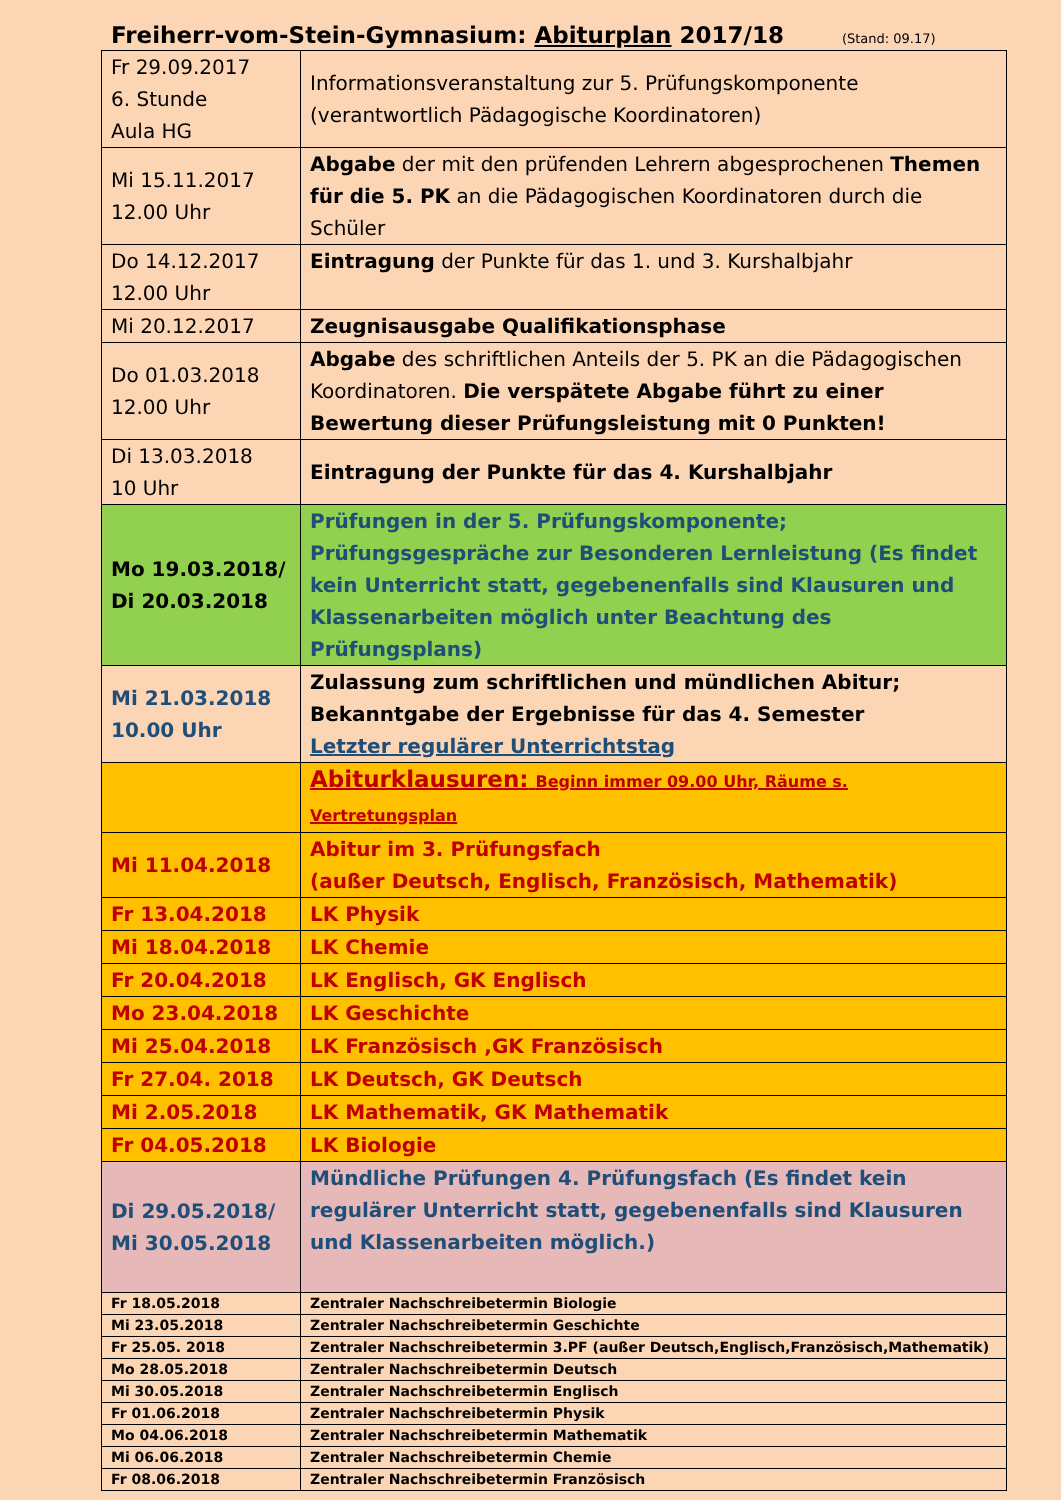Freiherr-vom-Stein-Gymnasium: Abiturplan 2017/18 (Stand: 09.17)
| Fr 29.09.2017 6. Stunde Aula HG | Informationsveranstaltung zur 5. Prüfungskomponente (verantwortlich Pädagogische Koordinatoren) |
| Mi 15.11.2017 12.00 Uhr | Abgabe der mit den prüfenden Lehrern abgesprochenen Themen für die 5. PK an die Pädagogischen Koordinatoren durch die Schüler |
| Do 14.12.2017 12.00 Uhr | Eintragung der Punkte für das 1. und 3. Kurshalbjahr |
| Mi 20.12.2017 | Zeugnisausgabe Qualifikationsphase |
| Do 01.03.2018 12.00 Uhr | Abgabe des schriftlichen Anteils der 5. PK an die Pädagogischen Koordinatoren. Die verspätete Abgabe führt zu einer Bewertung dieser Prüfungsleistung mit 0 Punkten! |
| Di 13.03.2018 10 Uhr | Eintragung der Punkte für das 4. Kurshalbjahr |
| Mo 19.03.2018/ Di 20.03.2018 | Prüfungen in der 5. Prüfungskomponente; Prüfungsgespräche zur Besonderen Lernleistung (Es findet kein Unterricht statt, gegebenenfalls sind Klausuren und Klassenarbeiten möglich unter Beachtung des Prüfungsplans) |
| Mi 21.03.2018 10.00 Uhr | Zulassung zum schriftlichen und mündlichen Abitur; Bekanntgabe der Ergebnisse für das 4. Semester Letzter regulärer Unterrichtstag |
| | Abiturklausuren: Beginn immer 09.00 Uhr, Räume s. Vertretungsplan |
| Mi 11.04.2018 | Abitur im 3. Prüfungsfach (außer Deutsch, Englisch, Französisch, Mathematik) |
| Fr 13.04.2018 | LK Physik |
| Mi 18.04.2018 | LK Chemie |
| Fr 20.04.2018 | LK Englisch, GK Englisch |
| Mo 23.04.2018 | LK Geschichte |
| Mi 25.04.2018 | LK Französisch ,GK Französisch |
| Fr 27.04. 2018 | LK Deutsch, GK Deutsch |
| Mi 2.05.2018 | LK Mathematik, GK Mathematik |
| Fr 04.05.2018 | LK Biologie |
| Di 29.05.2018/ Mi 30.05.2018 | Mündliche Prüfungen 4. Prüfungsfach (Es findet kein regulärer Unterricht statt, gegebenenfalls sind Klausuren und Klassenarbeiten möglich.) |
| Fr 18.05.2018 | Zentraler Nachschreibetermin Biologie |
| Mi 23.05.2018 | Zentraler Nachschreibetermin Geschichte |
| Fr 25.05. 2018 | Zentraler Nachschreibetermin 3.PF (außer Deutsch,Englisch,Französisch,Mathematik) |
| Mo 28.05.2018 | Zentraler Nachschreibetermin Deutsch |
| Mi 30.05.2018 | Zentraler Nachschreibetermin Englisch |
| Fr 01.06.2018 | Zentraler Nachschreibetermin Physik |
| Mo 04.06.2018 | Zentraler Nachschreibetermin Mathematik |
| Mi 06.06.2018 | Zentraler Nachschreibetermin Chemie |
| Fr 08.06.2018 | Zentraler Nachschreibetermin Französisch |